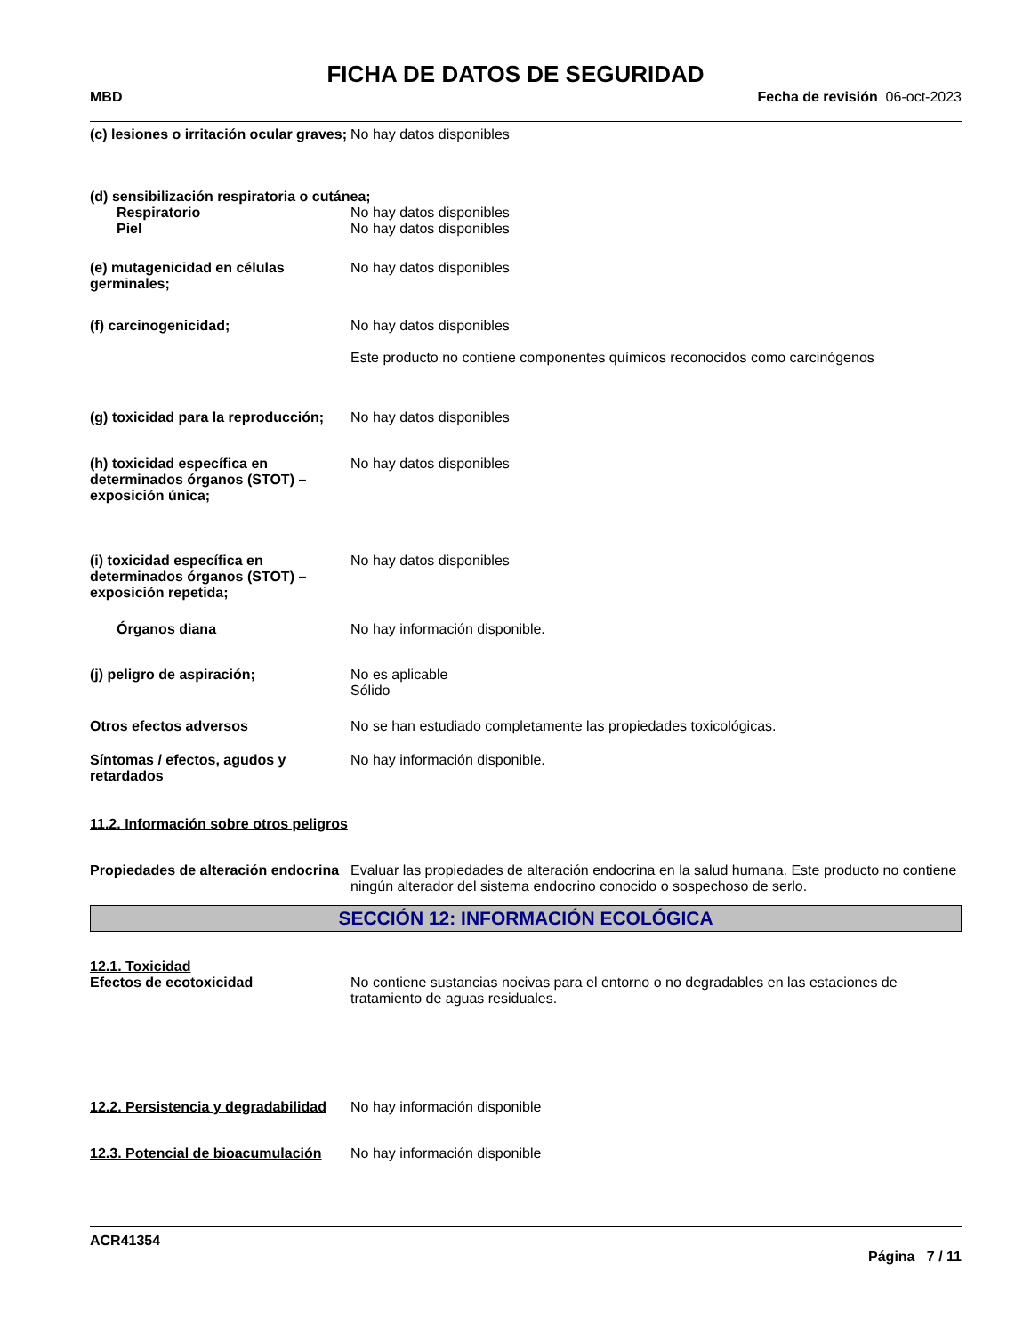FICHA DE DATOS DE SEGURIDAD
MBD Fecha de revisión 06-oct-2023
(c) lesiones o irritación ocular graves;
No hay datos disponibles
(d) sensibilización respiratoria o cutánea;
Respiratorio No hay datos disponibles
Piel No hay datos disponibles
(e) mutagenicidad en células germinales;
No hay datos disponibles
(f) carcinogenicidad; No hay datos disponibles
Este producto no contiene componentes químicos reconocidos como carcinógenos
(g) toxicidad para la reproducción;
No hay datos disponibles
(h) toxicidad específica en determinados órganos (STOT) – exposición única;
No hay datos disponibles
(i) toxicidad específica en determinados órganos (STOT) – exposición repetida;
No hay datos disponibles
Órganos diana No hay información disponible.
(j) peligro de aspiración; No es aplicable
Sólido
Otros efectos adversos No se han estudiado completamente las propiedades toxicológicas.
Síntomas / efectos, agudos y retardados
No hay información disponible.
11.2. Información sobre otros peligros
Propiedades de alteración endocrina
Evaluar las propiedades de alteración endocrina en la salud humana. Este producto no contiene ningún alterador del sistema endocrino conocido o sospechoso de serlo.
SECCIÓN 12: INFORMACIÓN ECOLÓGICA
12.1. Toxicidad
Efectos de ecotoxicidad No contiene sustancias nocivas para el entorno o no degradables en las estaciones de tratamiento de aguas residuales.
12.2. Persistencia y degradabilidad
No hay información disponible
12.3. Potencial de bioacumulación
No hay información disponible
ACR41354
Página 7 / 11